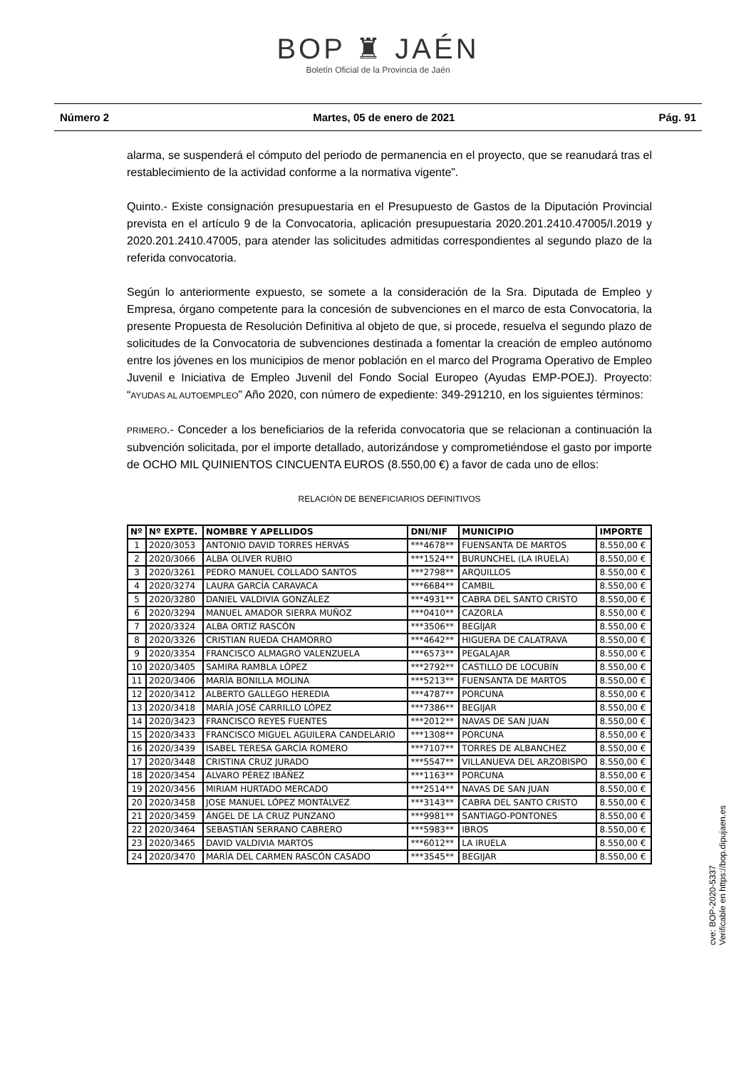BOP ♜ JAÉN
Boletín Oficial de la Provincia de Jaén
Número 2 Martes, 05 de enero de 2021 Pág. 91
alarma, se suspenderá el cómputo del periodo de permanencia en el proyecto, que se reanudará tras el restablecimiento de la actividad conforme a la normativa vigente”.
Quinto.- Existe consignación presupuestaria en el Presupuesto de Gastos de la Diputación Provincial prevista en el artículo 9 de la Convocatoria, aplicación presupuestaria 2020.201.2410.47005/I.2019 y 2020.201.2410.47005, para atender las solicitudes admitidas correspondientes al segundo plazo de la referida convocatoria.
Según lo anteriormente expuesto, se somete a la consideración de la Sra. Diputada de Empleo y Empresa, órgano competente para la concesión de subvenciones en el marco de esta Convocatoria, la presente Propuesta de Resolución Definitiva al objeto de que, si procede, resuelva el segundo plazo de solicitudes de la Convocatoria de subvenciones destinada a fomentar la creación de empleo autónomo entre los jóvenes en los municipios de menor población en el marco del Programa Operativo de Empleo Juvenil e Iniciativa de Empleo Juvenil del Fondo Social Europeo (Ayudas EMP-POEJ). Proyecto: “AYUDAS AL AUTOEMPLEO” Año 2020, con número de expediente: 349-291210, en los siguientes términos:
PRIMERO.- Conceder a los beneficiarios de la referida convocatoria que se relacionan a continuación la subvención solicitada, por el importe detallado, autorizándose y comprometiéndose el gasto por importe de OCHO MIL QUINIENTOS CINCUENTA EUROS (8.550,00 €) a favor de cada uno de ellos:
RELACIÓN DE BENEFICIARIOS DEFINITIVOS
| Nº | Nº EXPTE. | NOMBRE Y APELLIDOS | DNI/NIF | MUNICIPIO | IMPORTE |
| --- | --- | --- | --- | --- | --- |
| 1 | 2020/3053 | ANTONIO DAVID TORRES HERVÁS | ***4678** | FUENSANTA DE MARTOS | 8.550,00 € |
| 2 | 2020/3066 | ALBA OLIVER RUBIO | ***1524** | BURUNCHEL (LA IRUELA) | 8.550,00 € |
| 3 | 2020/3261 | PEDRO MANUEL COLLADO SANTOS | ***2798** | ARQUILLOS | 8.550,00 € |
| 4 | 2020/3274 | LAURA GARCÍA CARAVACA | ***6684** | CAMBIL | 8.550,00 € |
| 5 | 2020/3280 | DANIEL VALDIVIA GONZÁLEZ | ***4931** | CABRA DEL SANTO CRISTO | 8.550,00 € |
| 6 | 2020/3294 | MANUEL AMADOR SIERRA MUÑOZ | ***0410** | CAZORLA | 8.550,00 € |
| 7 | 2020/3324 | ALBA ORTIZ RASCÓN | ***3506** | BEGÍJAR | 8.550,00 € |
| 8 | 2020/3326 | CRISTIAN RUEDA CHAMORRO | ***4642** | HIGUERA DE CALATRAVA | 8.550,00 € |
| 9 | 2020/3354 | FRANCISCO ALMAGRO VALENZUELA | ***6573** | PEGALAJAR | 8.550,00 € |
| 10 | 2020/3405 | SAMIRA RAMBLA LÓPEZ | ***2792** | CASTILLO DE LOCUBÍN | 8.550,00 € |
| 11 | 2020/3406 | MARÍA BONILLA MOLINA | ***5213** | FUENSANTA DE MARTOS | 8.550,00 € |
| 12 | 2020/3412 | ALBERTO GALLEGO HEREDIA | ***4787** | PORCUNA | 8.550,00 € |
| 13 | 2020/3418 | MARÍA JOSÉ CARRILLO LÓPEZ | ***7386** | BEGIJAR | 8.550,00 € |
| 14 | 2020/3423 | FRANCISCO REYES FUENTES | ***2012** | NAVAS DE SAN JUAN | 8.550,00 € |
| 15 | 2020/3433 | FRANCISCO MIGUEL AGUILERA CANDELARIO | ***1308** | PORCUNA | 8.550,00 € |
| 16 | 2020/3439 | ISABEL TERESA GARCÍA ROMERO | ***7107** | TORRES DE ALBANCHEZ | 8.550,00 € |
| 17 | 2020/3448 | CRISTINA CRUZ JURADO | ***5547** | VILLANUEVA DEL ARZOBISPO | 8.550,00 € |
| 18 | 2020/3454 | ALVARO PÉREZ IBÁÑEZ | ***1163** | PORCUNA | 8.550,00 € |
| 19 | 2020/3456 | MIRIAM HURTADO MERCADO | ***2514** | NAVAS DE SAN JUAN | 8.550,00 € |
| 20 | 2020/3458 | JOSE MANUEL LÓPEZ MONTÁLVEZ | ***3143** | CABRA DEL SANTO CRISTO | 8.550,00 € |
| 21 | 2020/3459 | ÁNGEL DE LA CRUZ PUNZANO | ***9981** | SANTIAGO-PONTONES | 8.550,00 € |
| 22 | 2020/3464 | SEBASTIÁN SERRANO CABRERO | ***5983** | IBROS | 8.550,00 € |
| 23 | 2020/3465 | DAVID VALDIVIA MARTOS | ***6012** | LA IRUELA | 8.550,00 € |
| 24 | 2020/3470 | MARÍA DEL CARMEN RASCÓN CASADO | ***3545** | BEGIJAR | 8.550,00 € |
cve: BOP-2020-5337
Verificable en https://bop.dipujaen.es